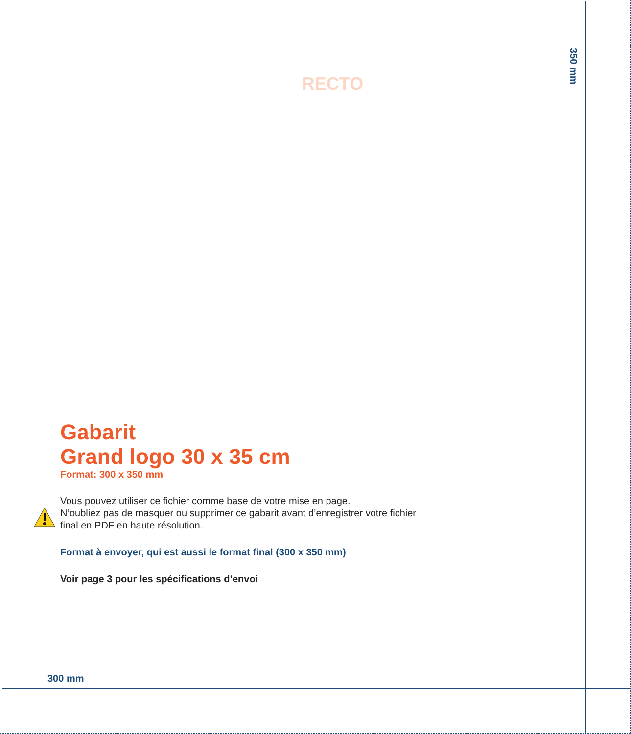RECTO
350 mm
Gabarit
Grand logo 30 x 35 cm
Format: 300 x 350 mm
Vous pouvez utiliser ce fichier comme base de votre mise en page.
N’oubliez pas de masquer ou supprimer ce gabarit avant d’enregistrer votre fichier final en PDF en haute résolution.
Format à envoyer, qui est aussi le format final (300 x 350 mm)
Voir page 3 pour les spécifications d’envoi
300 mm